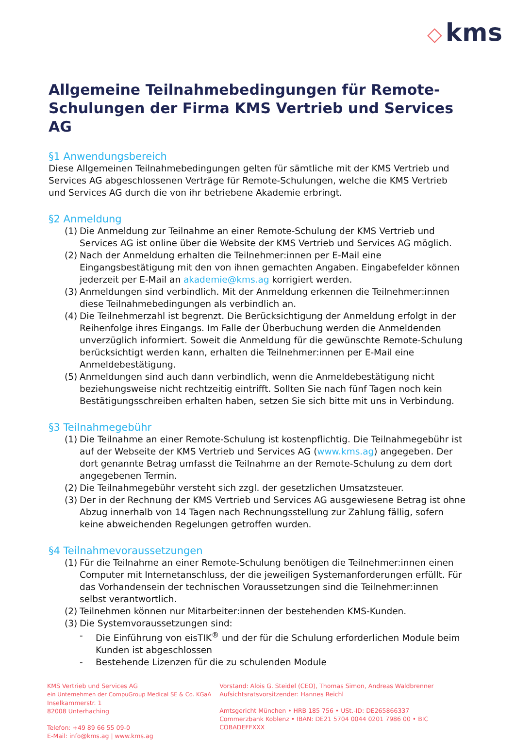◇ kms
Allgemeine Teilnahmebedingungen für Remote-Schulungen der Firma KMS Vertrieb und Services AG
§1 Anwendungsbereich
Diese Allgemeinen Teilnahmebedingungen gelten für sämtliche mit der KMS Vertrieb und Services AG abgeschlossenen Verträge für Remote-Schulungen, welche die KMS Vertrieb und Services AG durch die von ihr betriebene Akademie erbringt.
§2 Anmeldung
(1) Die Anmeldung zur Teilnahme an einer Remote-Schulung der KMS Vertrieb und Services AG ist online über die Website der KMS Vertrieb und Services AG möglich.
(2) Nach der Anmeldung erhalten die Teilnehmer:innen per E-Mail eine Eingangsbestätigung mit den von ihnen gemachten Angaben. Eingabefelder können jederzeit per E-Mail an akademie@kms.ag korrigiert werden.
(3) Anmeldungen sind verbindlich. Mit der Anmeldung erkennen die Teilnehmer:innen diese Teilnahmebedingungen als verbindlich an.
(4) Die Teilnehmerzahl ist begrenzt. Die Berücksichtigung der Anmeldung erfolgt in der Reihenfolge ihres Eingangs. Im Falle der Überbuchung werden die Anmeldenden unverzüglich informiert. Soweit die Anmeldung für die gewünschte Remote-Schulung berücksichtigt werden kann, erhalten die Teilnehmer:innen per E-Mail eine Anmeldebestätigung.
(5) Anmeldungen sind auch dann verbindlich, wenn die Anmeldebestätigung nicht beziehungsweise nicht rechtzeitig eintrifft. Sollten Sie nach fünf Tagen noch kein Bestätigungsschreiben erhalten haben, setzen Sie sich bitte mit uns in Verbindung.
§3 Teilnahmegebühr
(1) Die Teilnahme an einer Remote-Schulung ist kostenpflichtig. Die Teilnahmegebühr ist auf der Webseite der KMS Vertrieb und Services AG (www.kms.ag) angegeben. Der dort genannte Betrag umfasst die Teilnahme an der Remote-Schulung zu dem dort angegebenen Termin.
(2) Die Teilnahmegebühr versteht sich zzgl. der gesetzlichen Umsatzsteuer.
(3) Der in der Rechnung der KMS Vertrieb und Services AG ausgewiesene Betrag ist ohne Abzug innerhalb von 14 Tagen nach Rechnungsstellung zur Zahlung fällig, sofern keine abweichenden Regelungen getroffen wurden.
§4 Teilnahmevoraussetzungen
(1) Für die Teilnahme an einer Remote-Schulung benötigen die Teilnehmer:innen einen Computer mit Internetanschluss, der die jeweiligen Systemanforderungen erfüllt. Für das Vorhandensein der technischen Voraussetzungen sind die Teilnehmer:innen selbst verantwortlich.
(2) Teilnehmen können nur Mitarbeiter:innen der bestehenden KMS-Kunden.
(3) Die Systemvoraussetzungen sind:
- Die Einführung von eisTIK<sup>®</sup> und der für die Schulung erforderlichen Module beim Kunden ist abgeschlossen
- Bestehende Lizenzen für die zu schulenden Module
KMS Vertrieb und Services AG
ein Unternehmen der CompuGroup Medical SE & Co. KGaA
Inselkammerstr. 1
82008 Unterhaching
Telefon: +49 89 66 55 09-0
E-Mail: info@kms.ag | www.kms.ag
Vorstand: Alois G. Steidel (CEO), Thomas Simon, Andreas Waldbrenner
Aufsichtsratsvorsitzender: Hannes Reichl
Amtsgericht München • HRB 185 756 • USt.-ID: DE265866337
Commerzbank Koblenz • IBAN: DE21 5704 0044 0201 7986 00 • BIC COBADEFFXXX